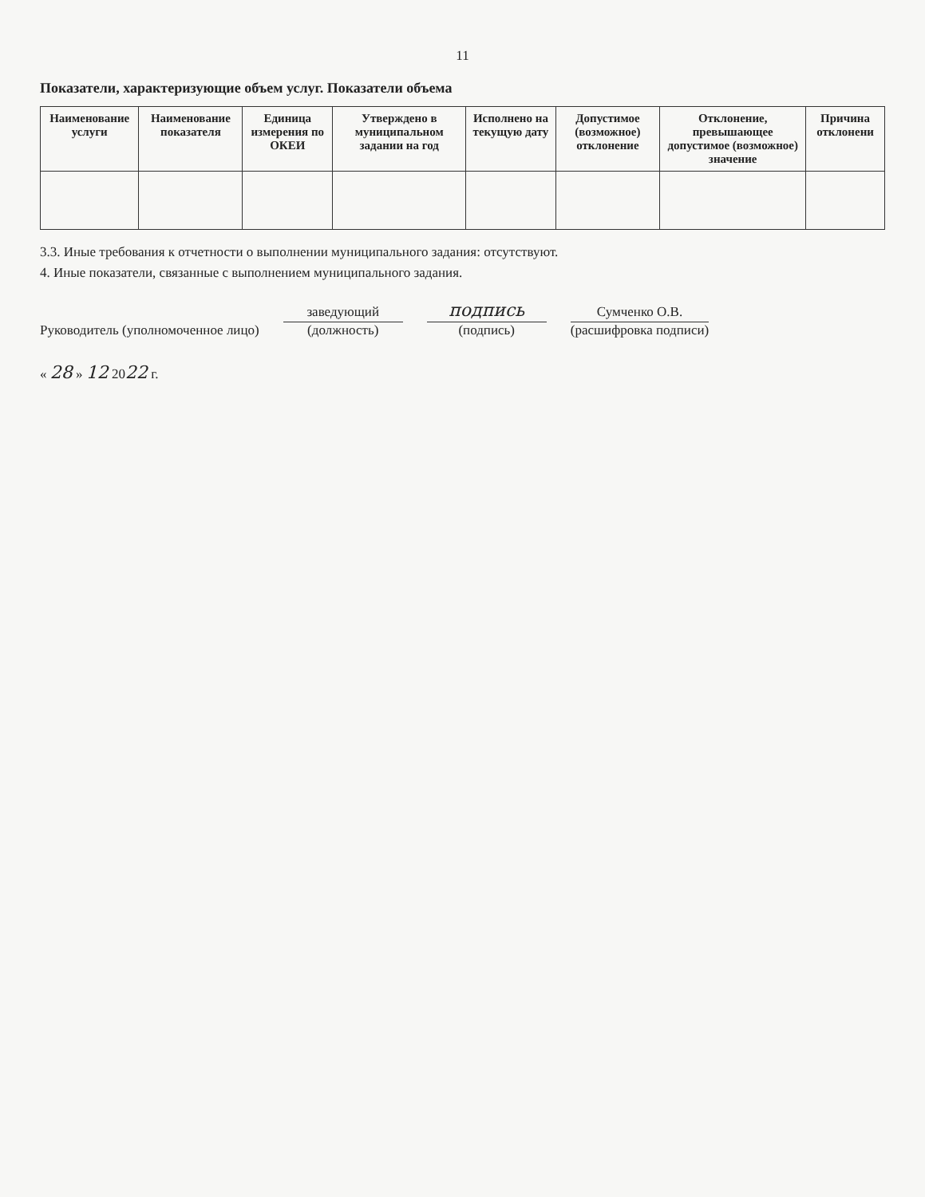11
Показатели, характеризующие объем услуг. Показатели объема
| Наименование услуги | Наименование показателя | Единица измерения по ОКЕИ | Утверждено в муниципальном задании на год | Исполнено на текущую дату | Допустимое (возможное) отклонение | Отклонение, превышающее допустимое (возможное) значение | Причина отклонени |
| --- | --- | --- | --- | --- | --- | --- | --- |
3.3. Иные требования к отчетности о выполнении муниципального задания: отсутствуют.
4. Иные показатели, связанные с выполнением муниципального задания.
Руководитель (уполномоченное лицо)
заведующий
(должность)
подпись
(подпись)
Сумченко О.В.
(расшифровка подписи)
« 28 » 12 2022 г.